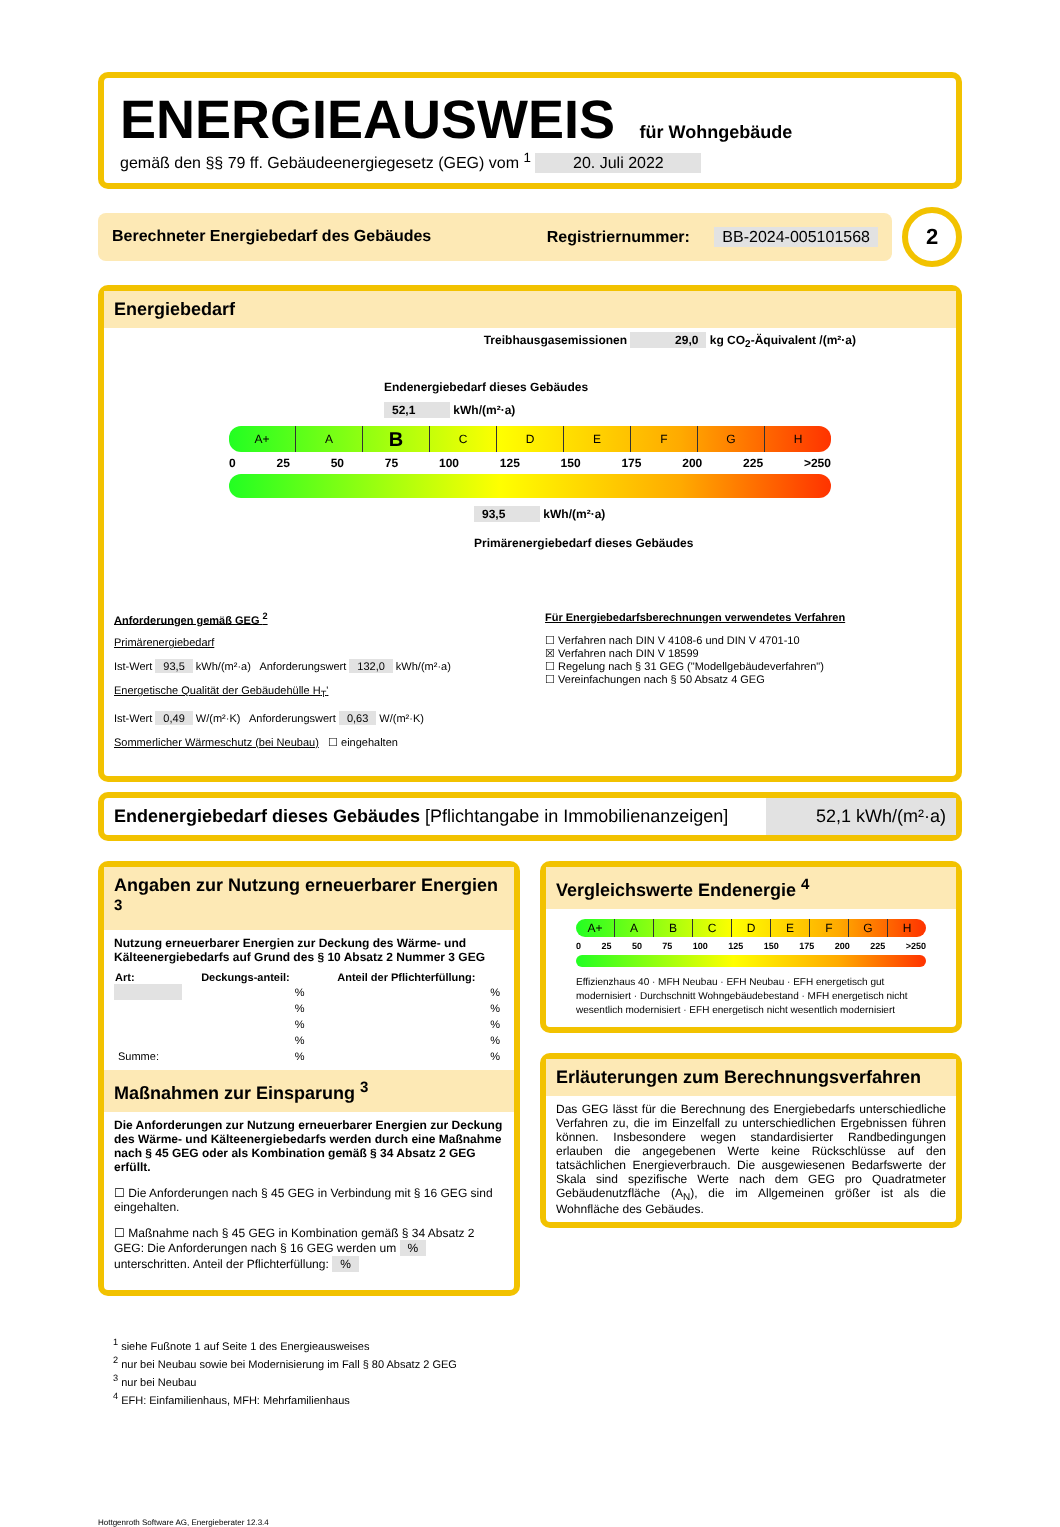ENERGIEAUSWEIS für Wohngebäude
gemäß den §§ 79 ff. Gebäudeenergiegesetz (GEG) vom <sup>1</sup> 20. Juli 2022
Berechneter Energiebedarf des Gebäudes Registriernummer: BB-2024-005101568
2
Energiebedarf
Treibhausgasemissionen 29,0 kg CO<sub>2</sub>-Äquivalent /(m²·a)
Endenergiebedarf dieses Gebäudes
52,1 kWh/(m²·a)
A+ A
B
C D E F G H
0 25 50 75 100 125 150 175 200 225 >250
93,5 kWh/(m²·a)
Primärenergiebedarf dieses Gebäudes
Anforderungen gemäß GEG <sup>2</sup>
Primärenergiebedarf
Ist-Wert 93,5 kWh/(m²·a) Anforderungswert 132,0 kWh/(m²·a)
Energetische Qualität der Gebäudehülle H<sub>T</sub>'
Ist-Wert 0,49 W/(m²·K) Anforderungswert 0,63 W/(m²·K)
Sommerlicher Wärmeschutz (bei Neubau) ☐ eingehalten
Für Energiebedarfsberechnungen verwendetes Verfahren
☐ Verfahren nach DIN V 4108-6 und DIN V 4701-10
☒ Verfahren nach DIN V 18599
☐ Regelung nach § 31 GEG ("Modellgebäudeverfahren")
☐ Vereinfachungen nach § 50 Absatz 4 GEG
Endenergiebedarf dieses Gebäudes [Pflichtangabe in Immobilienanzeigen] 52,1 kWh/(m²·a)
Angaben zur Nutzung erneuerbarer Energien <sup>3</sup>
Nutzung erneuerbarer Energien zur Deckung des Wärme- und Kälteenergiebedarfs auf Grund des § 10 Absatz 2 Nummer 3 GEG
| Art: | Deckungs-anteil: | Anteil der Pflichterfüllung: |
| --- | --- | --- |
| | % | % |
| | % | % |
| | % | % |
| | % | % |
| Summe: | % | % |
Maßnahmen zur Einsparung <sup>3</sup>
Die Anforderungen zur Nutzung erneuerbarer Energien zur Deckung des Wärme- und Kälteenergiebedarfs werden durch eine Maßnahme nach § 45 GEG oder als Kombination gemäß § 34 Absatz 2 GEG erfüllt.
☐ Die Anforderungen nach § 45 GEG in Verbindung mit § 16 GEG sind eingehalten.
☐ Maßnahme nach § 45 GEG in Kombination gemäß § 34 Absatz 2 GEG: Die Anforderungen nach § 16 GEG werden um % unterschritten. Anteil der Pflichterfüllung: %
Vergleichswerte Endenergie <sup>4</sup>
A+ A B C D E F G H
0 25 50 75 100 125 150 175 200 225 >250
Effizienzhaus 40 · MFH Neubau · EFH Neubau · EFH energetisch gut modernisiert · Durchschnitt Wohngebäudebestand · MFH energetisch nicht wesentlich modernisiert · EFH energetisch nicht wesentlich modernisiert
Erläuterungen zum Berechnungsverfahren
Das GEG lässt für die Berechnung des Energiebedarfs unterschiedliche Verfahren zu, die im Einzelfall zu unterschiedlichen Ergebnissen führen können. Insbesondere wegen standardisierter Randbedingungen erlauben die angegebenen Werte keine Rückschlüsse auf den tatsächlichen Energieverbrauch. Die ausgewiesenen Bedarfswerte der Skala sind spezifische Werte nach dem GEG pro Quadratmeter Gebäudenutzfläche (A<sub>N</sub>), die im Allgemeinen größer ist als die Wohnfläche des Gebäudes.
<sup>1</sup> siehe Fußnote 1 auf Seite 1 des Energieausweises
<sup>2</sup> nur bei Neubau sowie bei Modernisierung im Fall § 80 Absatz 2 GEG
<sup>3</sup> nur bei Neubau
<sup>4</sup> EFH: Einfamilienhaus, MFH: Mehrfamilienhaus
Hottgenroth Software AG, Energieberater 12.3.4